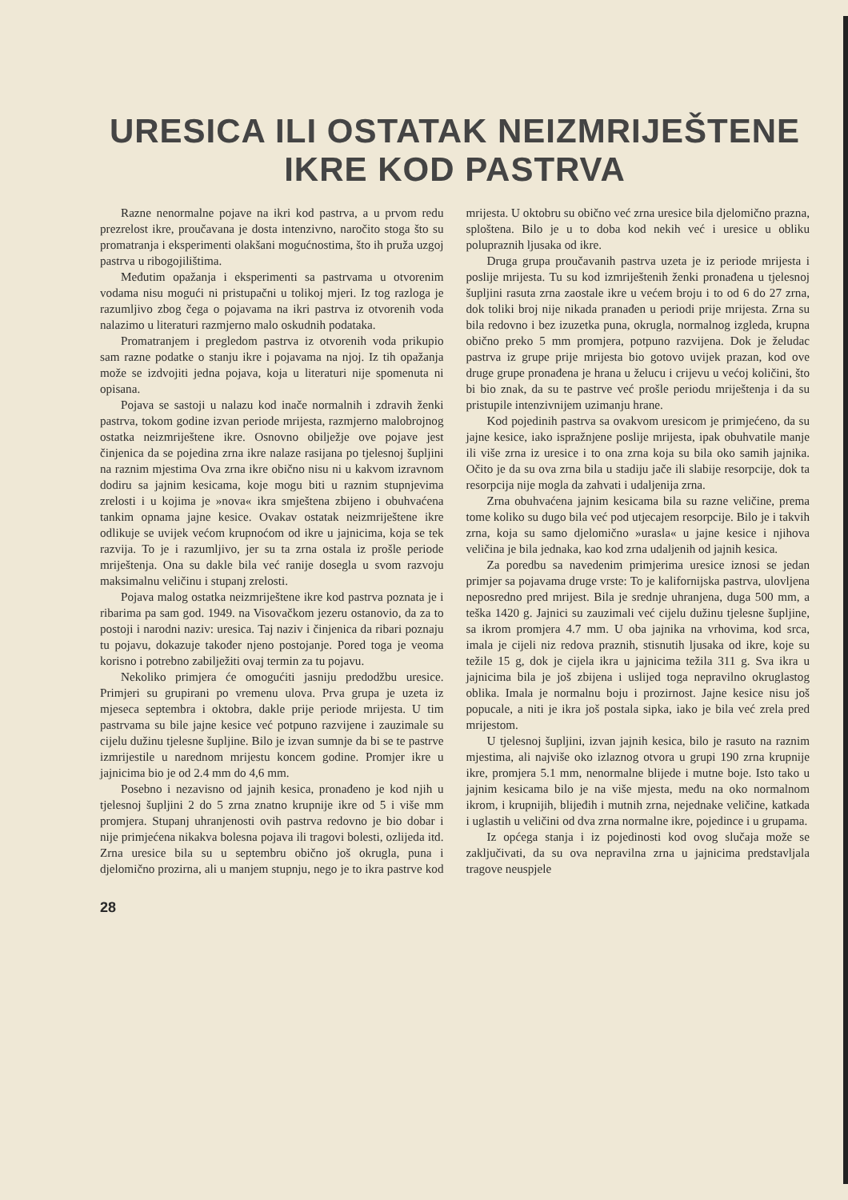URESICA ILI OSTATAK NEIZMRIJEŠTENE
IKRE KOD PASTRVA
Razne nenormalne pojave na ikri kod pastrva, a u prvom redu prezrelost ikre, proučavana je dosta intenzivno, naročito stoga što su promatranja i eksperimenti olakšani mogućnostima, što ih pruža uzgoj pastrva u ribogojilištima.
Međutim opažanja i eksperimenti sa pastrvama u otvorenim vodama nisu mogući ni pristupačni u tolikoj mjeri. Iz tog razloga je razumljivo zbog čega o pojavama na ikri pastrva iz otvorenih voda nalazimo u literaturi razmjerno malo oskudnih podataka.
Promatranjem i pregledom pastrva iz otvorenih voda prikupio sam razne podatke o stanju ikre i pojavama na njoj. Iz tih opažanja može se izdvojiti jedna pojava, koja u literaturi nije spomenuta ni opisana.
Pojava se sastoji u nalazu kod inače normalnih i zdravih ženki pastrva, tokom godine izvan periode mrijesta, razmjerno malobrojnog ostatka neizmriještene ikre. Osnovno obilježje ove pojave jest činjenica da se pojedina zrna ikre nalaze rasijana po tjelesnoj šupljini na raznim mjestima Ova zrna ikre obično nisu ni u kakvom izravnom dodiru sa jajnim kesicama, koje mogu biti u raznim stupnjevima zrelosti i u kojima je »nova« ikra smještena zbijeno i obuhvaćena tankim opnama jajne kesice. Ovakav ostatak neizmriještene ikre odlikuje se uvijek većom krupnoćom od ikre u jajnicima, koja se tek razvija. To je i razumljivo, jer su ta zrna ostala iz prošle periode mriještenja. Ona su dakle bila već ranije dosegla u svom razvoju maksimalnu veličinu i stupanj zrelosti.
Pojava malog ostatka neizmriještene ikre kod pastrva poznata je i ribarima pa sam god. 1949. na Visovačkom jezeru ostanovio, da za to postoji i narodni naziv: uresica. Taj naziv i činjenica da ribari poznaju tu pojavu, dokazuje također njeno postojanje. Pored toga je veoma korisno i potrebno zabilježiti ovaj termin za tu pojavu.
Nekoliko primjera će omogućiti jasniju predodžbu uresice. Primjeri su grupirani po vremenu ulova. Prva grupa je uzeta iz mjeseca septembra i oktobra, dakle prije periode mrijesta. U tim pastrvama su bile jajne kesice već potpuno razvijene i zauzimale su cijelu dužinu tjelesne šupljine. Bilo je izvan sumnje da bi se te pastrve izmrijestile u narednom mrijestu koncem godine. Promjer ikre u jajnicima bio je od 2.4 mm do 4,6 mm.
Posebno i nezavisno od jajnih kesica, pronađeno je kod njih u tjelesnoj šupljini 2 do 5 zrna znatno krupnije ikre od 5 i više mm promjera. Stupanj uhranjenosti ovih pastrva redovno je bio dobar i nije primjećena nikakva bolesna pojava ili tragovi bolesti, ozlijeda itd. Zrna uresice bila su u septembru obično još okrugla, puna i djelomično prozirna, ali u manjem stupnju, nego je to ikra pastrve kod mrijesta. U oktobru su obično već zrna uresice bila djelomično prazna, sploštena. Bilo je u to doba kod nekih već i uresice u obliku polupraznih ljusaka od ikre.
Druga grupa proučavanih pastrva uzeta je iz periode mrijesta i poslije mrijesta. Tu su kod izmriještenih ženki pronađena u tjelesnoj šupljini rasuta zrna zaostale ikre u većem broju i to od 6 do 27 zrna, dok toliki broj nije nikada pranađen u periodi prije mrijesta. Zrna su bila redovno i bez izuzetka puna, okrugla, normalnog izgleda, krupna obično preko 5 mm promjera, potpuno razvijena. Dok je želudac pastrva iz grupe prije mrijesta bio gotovo uvijek prazan, kod ove druge grupe pronađena je hrana u želucu i crijevu u većoj količini, što bi bio znak, da su te pastrve već prošle periodu mriještenja i da su pristupile intenzivnijem uzimanju hrane.
Kod pojedinih pastrva sa ovakvom uresicom je primjećeno, da su jajne kesice, iako ispražnjene poslije mrijesta, ipak obuhvatile manje ili više zrna iz uresice i to ona zrna koja su bila oko samih jajnika. Očito je da su ova zrna bila u stadiju jače ili slabije resorpcije, dok ta resorpcija nije mogla da zahvati i udaljenija zrna.
Zrna obuhvaćena jajnim kesicama bila su razne veličine, prema tome koliko su dugo bila već pod utjecajem resorpcije. Bilo je i takvih zrna, koja su samo djelomično »urasla« u jajne kesice i njihova veličina je bila jednaka, kao kod zrna udaljenih od jajnih kesica.
Za poredbu sa navedenim primjerima uresice iznosi se jedan primjer sa pojavama druge vrste: To je kalifornijska pastrva, ulovljena neposredno pred mrijest. Bila je srednje uhranjena, duga 500 mm, a teška 1420 g. Jajnici su zauzimali već cijelu dužinu tjelesne šupljine, sa ikrom promjera 4.7 mm. U oba jajnika na vrhovima, kod srca, imala je cijeli niz redova praznih, stisnutih ljusaka od ikre, koje su težile 15 g, dok je cijela ikra u jajnicima težila 311 g. Sva ikra u jajnicima bila je još zbijena i uslijed toga nepravilno okruglastog oblika. Imala je normalnu boju i prozirnost. Jajne kesice nisu još popucale, a niti je ikra još postala sipka, iako je bila već zrela pred mrijestom.
U tjelesnoj šupljini, izvan jajnih kesica, bilo je rasuto na raznim mjestima, ali najviše oko izlaznog otvora u grupi 190 zrna krupnije ikre, promjera 5.1 mm, nenormalne blijede i mutne boje. Isto tako u jajnim kesicama bilo je na više mjesta, među na oko normalnom ikrom, i krupnijih, blijeđih i mutnih zrna, nejednake veličine, katkada i uglastih u veličini od dva zrna normalne ikre, pojedince i u grupama.
Iz općega stanja i iz pojedinosti kod ovog slučaja može se zaključivati, da su ova nepravilna zrna u jajnicima predstavljala tragove neuspjele
28